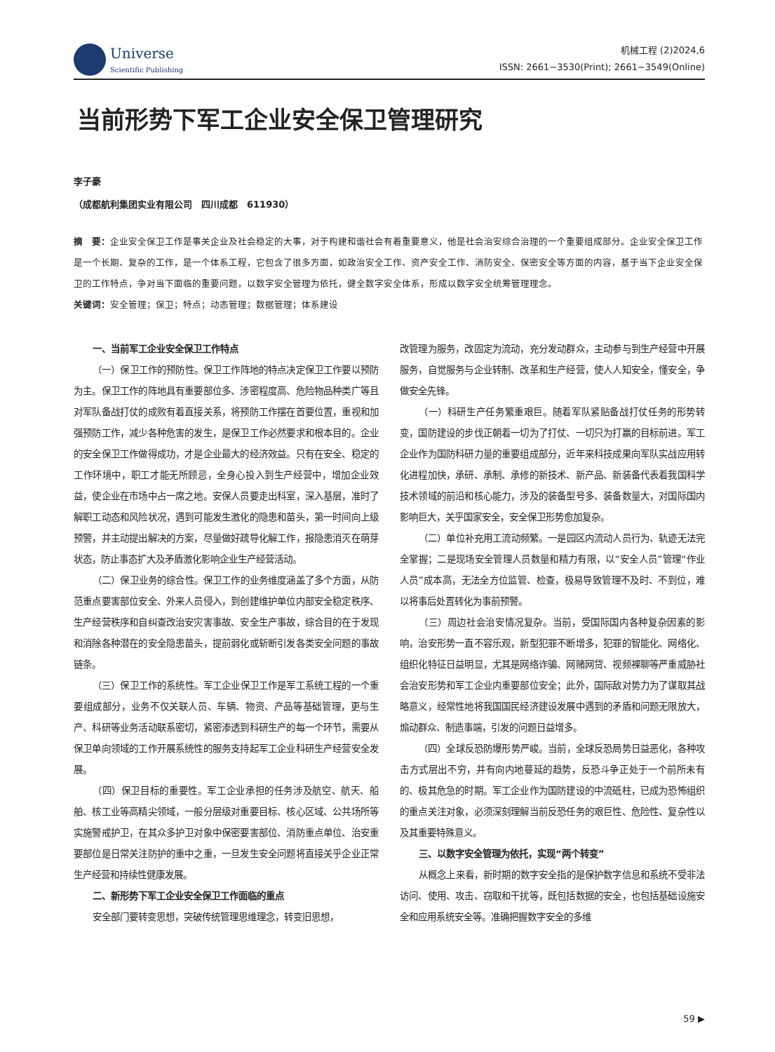Universe
Scientific Publishing
机械工程 (2)2024,6
ISSN: 2661−3530(Print); 2661−3549(Online)
当前形势下军工企业安全保卫管理研究
李子豪
（成都航利集团实业有限公司　四川成都　611930）
摘　要：企业安全保卫工作是事关企业及社会稳定的大事，对于构建和谐社会有着重要意义，他是社会治安综合治理的一个重要组成部分。企业安全保卫工作是一个长期、复杂的工作，是一个体系工程，它包含了很多方面，如政治安全工作、资产安全工作、消防安全、保密安全等方面的内容，基于当下企业安全保卫的工作特点，争对当下面临的重要问题，以数字安全管理为依托，健全数字安全体系，形成以数字安全统筹管理理念。
关键词：安全管理；保卫；特点；动态管理；数据管理；体系建设
一、当前军工企业安全保卫工作特点
（一）保卫工作的预防性。保卫工作阵地的特点决定保卫工作要以预防为主。保卫工作的阵地具有重要部位多、涉密程度高、危险物品种类广等且对军队备战打仗的成败有着直接关系，将预防工作摆在首要位置，重视和加强预防工作，减少各种危害的发生，是保卫工作必然要求和根本目的。企业的安全保卫工作做得成功，才是企业最大的经济效益。只有在安全、稳定的工作环境中，职工才能无所顾忌，全身心投入到生产经营中，增加企业效益，使企业在市场中占一席之地。安保人员要走出科室，深入基层，准时了解职工动态和风险状况，遇到可能发生激化的隐患和苗头，第一时间向上级预警，并主动提出解决的方案，尽量做好疏导化解工作，报隐患消灭在萌芽状态，防止事态扩大及矛盾激化影响企业生产经营活动。
（二）保卫业务的综合性。保卫工作的业务维度涵盖了多个方面，从防范重点要害部位安全、外来人员侵入，到创建维护单位内部安全稳定秩序、生产经营秩序和自纠查改治安灾害事故、安全生产事故，综合目的在于发现和消除各种潜在的安全隐患苗头，提前弱化或斩断引发各类安全问题的事故链条。
（三）保卫工作的系统性。军工企业保卫工作是军工系统工程的一个重要组成部分，业务不仅关联人员、车辆、物资、产品等基础管理，更与生产、科研等业务活动联系密切，紧密渗透到科研生产的每一个环节，需要从保卫单向领域的工作开展系统性的服务支持起军工企业科研生产经营安全发展。
（四）保卫目标的重要性。军工企业承担的任务涉及航空、航天、船舶、核工业等高精尖领域，一般分层级对重要目标、核心区域、公共场所等实施警戒护卫，在其众多护卫对象中保密要害部位、消防重点单位、治安重要部位是日常关注防护的重中之重，一旦发生安全问题将直接关乎企业正常生产经营和持续性健康发展。
二、新形势下军工企业安全保卫工作面临的重点
安全部门要转变思想，突破传统管理思维理念，转变旧思想，
改管理为服务，改固定为流动，充分发动群众，主动参与到生产经营中开展服务，自觉服务与企业转制、改革和生产经营，使人人知安全，懂安全，争做安全先锋。
（一）科研生产任务繁重艰巨。随着军队紧贴备战打仗任务的形势转变，国防建设的步伐正朝着一切为了打仗、一切只为打赢的目标前进。军工企业作为国防科研力量的重要组成部分，近年来科技成果向军队实战应用转化进程加快，承研、承制、承修的新技术、新产品、新装备代表着我国科学技术领域的前沿和核心能力，涉及的装备型号多、装备数量大，对国际国内影响巨大，关乎国家安全，安全保卫形势愈加复杂。
（二）单位补充用工流动频繁。一是园区内流动人员行为、轨迹无法完全掌握；二是现场安全管理人员数量和精力有限，以“安全人员”管理“作业人员”成本高，无法全方位监管、检查，极易导致管理不及时、不到位，难以将事后处置转化为事前预警。
（三）周边社会治安情况复杂。当前，受国际国内各种复杂因素的影响，治安形势一直不容乐观，新型犯罪不断增多，犯罪的智能化、网络化、组织化特征日益明显，尤其是网络诈骗、网赌网贷、视频裸聊等严重威胁社会治安形势和军工企业内重要部位安全；此外，国际敌对势力为了谋取其战略意义，经常性地将我国国民经济建设发展中遇到的矛盾和问题无限放大，煽动群众、制造事端，引发的问题日益增多。
（四）全球反恐防爆形势严峻。当前，全球反恐局势日益恶化，各种攻击方式层出不穷，并有向内地蔓延的趋势，反恐斗争正处于一个前所未有的、极其危急的时期。军工企业作为国防建设的中流砥柱，已成为恐怖组织的重点关注对象，必须深刻理解当前反恐任务的艰巨性、危险性、复杂性以及其重要特殊意义。
三、以数字安全管理为依托，实现“两个转变”
从概念上来看，新时期的数字安全指的是保护数字信息和系统不受非法访问、使用、攻击、窃取和干扰等，既包括数据的安全，也包括基础设施安全和应用系统安全等。准确把握数字安全的多维
59 ▶